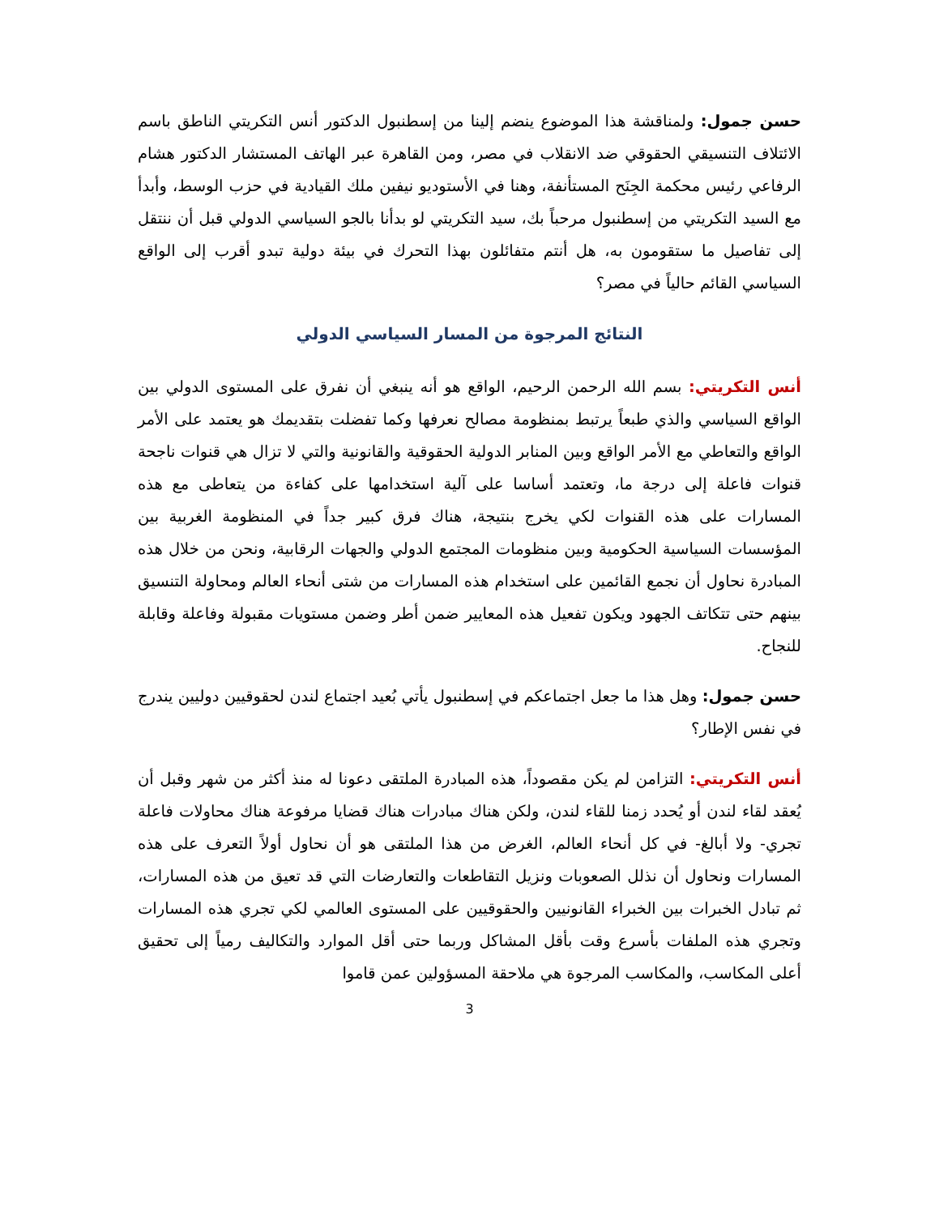حسن جمول: ولمناقشة هذا الموضوع ينضم إلينا من إسطنبول الدكتور أنس التكريتي الناطق باسم الائتلاف التنسيقي الحقوقي ضد الانقلاب في مصر، ومن القاهرة عبر الهاتف المستشار الدكتور هشام الرفاعي رئيس محكمة الجِنَح المستأنفة، وهنا في الأستوديو نيفين ملك القيادية في حزب الوسط، وأبدأ مع السيد التكريتي من إسطنبول مرحباً بك، سيد التكريتي لو بدأنا بالجو السياسي الدولي قبل أن ننتقل إلى تفاصيل ما ستقومون به، هل أنتم متفائلون بهذا التحرك في بيئة دولية تبدو أقرب إلى الواقع السياسي القائم حالياً في مصر؟
النتائج المرجوة من المسار السياسي الدولي
أنس التكريتي: بسم الله الرحمن الرحيم، الواقع هو أنه ينبغي أن نفرق على المستوى الدولي بين الواقع السياسي والذي طبعاً يرتبط بمنظومة مصالح نعرفها وكما تفضلت بتقديمك هو يعتمد على الأمر الواقع والتعاطي مع الأمر الواقع وبين المنابر الدولية الحقوقية والقانونية والتي لا تزال هي قنوات ناجحة قنوات فاعلة إلى درجة ما، وتعتمد أساسا على آلية استخدامها على كفاءة من يتعاطى مع هذه المسارات على هذه القنوات لكي يخرج بنتيجة، هناك فرق كبير جداً في المنظومة الغربية بين المؤسسات السياسية الحكومية وبين منظومات المجتمع الدولي والجهات الرقابية، ونحن من خلال هذه المبادرة نحاول أن نجمع القائمين على استخدام هذه المسارات من شتى أنحاء العالم ومحاولة التنسيق بينهم حتى تتكاتف الجهود ويكون تفعيل هذه المعايير ضمن أطر وضمن مستويات مقبولة وفاعلة وقابلة للنجاح.
حسن جمول: وهل هذا ما جعل اجتماعكم في إسطنبول يأتي بُعيد اجتماع لندن لحقوقيين دوليين يندرج في نفس الإطار؟
أنس التكريتي: التزامن لم يكن مقصوداً، هذه المبادرة الملتقى دعونا له منذ أكثر من شهر وقبل أن يُعقد لقاء لندن أو يُحدد زمنا للقاء لندن، ولكن هناك مبادرات هناك قضايا مرفوعة هناك محاولات فاعلة تجري- ولا أبالغ- في كل أنحاء العالم، الغرض من هذا الملتقى هو أن نحاول أولاً التعرف على هذه المسارات ونحاول أن نذلل الصعوبات ونزيل التقاطعات والتعارضات التي قد تعيق من هذه المسارات، ثم تبادل الخبرات بين الخبراء القانونيين والحقوقيين على المستوى العالمي لكي تجري هذه المسارات وتجري هذه الملفات بأسرع وقت بأقل المشاكل وربما حتى أقل الموارد والتكاليف رمياً إلى تحقيق أعلى المكاسب، والمكاسب المرجوة هي ملاحقة المسؤولين عمن قاموا
3